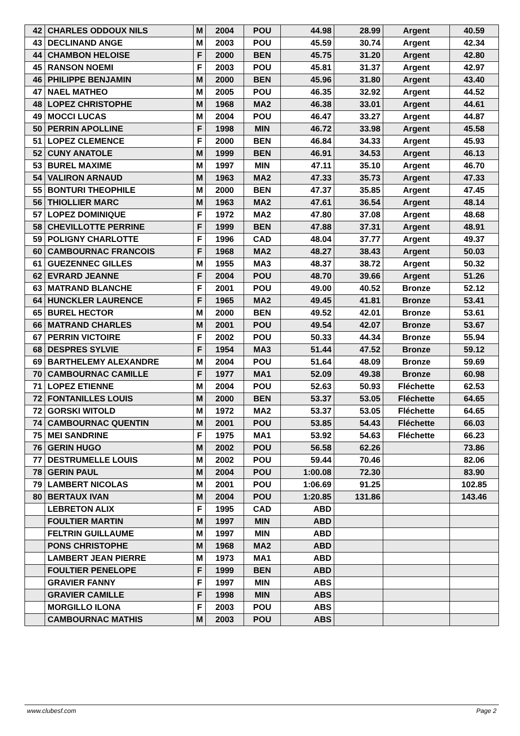| 42 | CHARLES ODDOUX NILS | M | 2004 | POU | 44.98 | 28.99 | Argent | 40.59 |
| 43 | DECLINAND ANGE | M | 2003 | POU | 45.59 | 30.74 | Argent | 42.34 |
| 44 | CHAMBON HELOISE | F | 2000 | BEN | 45.75 | 31.20 | Argent | 42.80 |
| 45 | RANSON NOEMI | F | 2003 | POU | 45.81 | 31.37 | Argent | 42.97 |
| 46 | PHILIPPE BENJAMIN | M | 2000 | BEN | 45.96 | 31.80 | Argent | 43.40 |
| 47 | NAEL MATHEO | M | 2005 | POU | 46.35 | 32.92 | Argent | 44.52 |
| 48 | LOPEZ CHRISTOPHE | M | 1968 | MA2 | 46.38 | 33.01 | Argent | 44.61 |
| 49 | MOCCI LUCAS | M | 2004 | POU | 46.47 | 33.27 | Argent | 44.87 |
| 50 | PERRIN APOLLINE | F | 1998 | MIN | 46.72 | 33.98 | Argent | 45.58 |
| 51 | LOPEZ CLEMENCE | F | 2000 | BEN | 46.84 | 34.33 | Argent | 45.93 |
| 52 | CUNY ANATOLE | M | 1999 | BEN | 46.91 | 34.53 | Argent | 46.13 |
| 53 | BUREL MAXIME | M | 1997 | MIN | 47.11 | 35.10 | Argent | 46.70 |
| 54 | VALIRON ARNAUD | M | 1963 | MA2 | 47.33 | 35.73 | Argent | 47.33 |
| 55 | BONTURI THEOPHILE | M | 2000 | BEN | 47.37 | 35.85 | Argent | 47.45 |
| 56 | THIOLLIER MARC | M | 1963 | MA2 | 47.61 | 36.54 | Argent | 48.14 |
| 57 | LOPEZ DOMINIQUE | F | 1972 | MA2 | 47.80 | 37.08 | Argent | 48.68 |
| 58 | CHEVILLOTTE PERRINE | F | 1999 | BEN | 47.88 | 37.31 | Argent | 48.91 |
| 59 | POLIGNY CHARLOTTE | F | 1996 | CAD | 48.04 | 37.77 | Argent | 49.37 |
| 60 | CAMBOURNAC FRANCOIS | F | 1968 | MA2 | 48.27 | 38.43 | Argent | 50.03 |
| 61 | GUEZENNEC GILLES | M | 1955 | MA3 | 48.37 | 38.72 | Argent | 50.32 |
| 62 | EVRARD JEANNE | F | 2004 | POU | 48.70 | 39.66 | Argent | 51.26 |
| 63 | MATRAND BLANCHE | F | 2001 | POU | 49.00 | 40.52 | Bronze | 52.12 |
| 64 | HUNCKLER LAURENCE | F | 1965 | MA2 | 49.45 | 41.81 | Bronze | 53.41 |
| 65 | BUREL HECTOR | M | 2000 | BEN | 49.52 | 42.01 | Bronze | 53.61 |
| 66 | MATRAND CHARLES | M | 2001 | POU | 49.54 | 42.07 | Bronze | 53.67 |
| 67 | PERRIN VICTOIRE | F | 2002 | POU | 50.33 | 44.34 | Bronze | 55.94 |
| 68 | DESPRES SYLVIE | F | 1954 | MA3 | 51.44 | 47.52 | Bronze | 59.12 |
| 69 | BARTHELEMY ALEXANDRE | M | 2004 | POU | 51.64 | 48.09 | Bronze | 59.69 |
| 70 | CAMBOURNAC CAMILLE | F | 1977 | MA1 | 52.09 | 49.38 | Bronze | 60.98 |
| 71 | LOPEZ ETIENNE | M | 2004 | POU | 52.63 | 50.93 | Fléchette | 62.53 |
| 72 | FONTANILLES LOUIS | M | 2000 | BEN | 53.37 | 53.05 | Fléchette | 64.65 |
| 72 | GORSKI WITOLD | M | 1972 | MA2 | 53.37 | 53.05 | Fléchette | 64.65 |
| 74 | CAMBOURNAC QUENTIN | M | 2001 | POU | 53.85 | 54.43 | Fléchette | 66.03 |
| 75 | MEI SANDRINE | F | 1975 | MA1 | 53.92 | 54.63 | Fléchette | 66.23 |
| 76 | GERIN HUGO | M | 2002 | POU | 56.58 | 62.26 | | 73.86 |
| 77 | DESTRUMELLE LOUIS | M | 2002 | POU | 59.44 | 70.46 | | 82.06 |
| 78 | GERIN PAUL | M | 2004 | POU | 1:00.08 | 72.30 | | 83.90 |
| 79 | LAMBERT NICOLAS | M | 2001 | POU | 1:06.69 | 91.25 | | 102.85 |
| 80 | BERTAUX IVAN | M | 2004 | POU | 1:20.85 | 131.86 | | 143.46 |
| | LEBRETON ALIX | F | 1995 | CAD | ABD | | | |
| | FOULTIER MARTIN | M | 1997 | MIN | ABD | | | |
| | FELTRIN GUILLAUME | M | 1997 | MIN | ABD | | | |
| | PONS CHRISTOPHE | M | 1968 | MA2 | ABD | | | |
| | LAMBERT JEAN PIERRE | M | 1973 | MA1 | ABD | | | |
| | FOULTIER PENELOPE | F | 1999 | BEN | ABD | | | |
| | GRAVIER FANNY | F | 1997 | MIN | ABS | | | |
| | GRAVIER CAMILLE | F | 1998 | MIN | ABS | | | |
| | MORGILLO ILONA | F | 2003 | POU | ABS | | | |
| | CAMBOURNAC MATHIS | M | 2003 | POU | ABS | | | |
www.clubesf.com Page 2